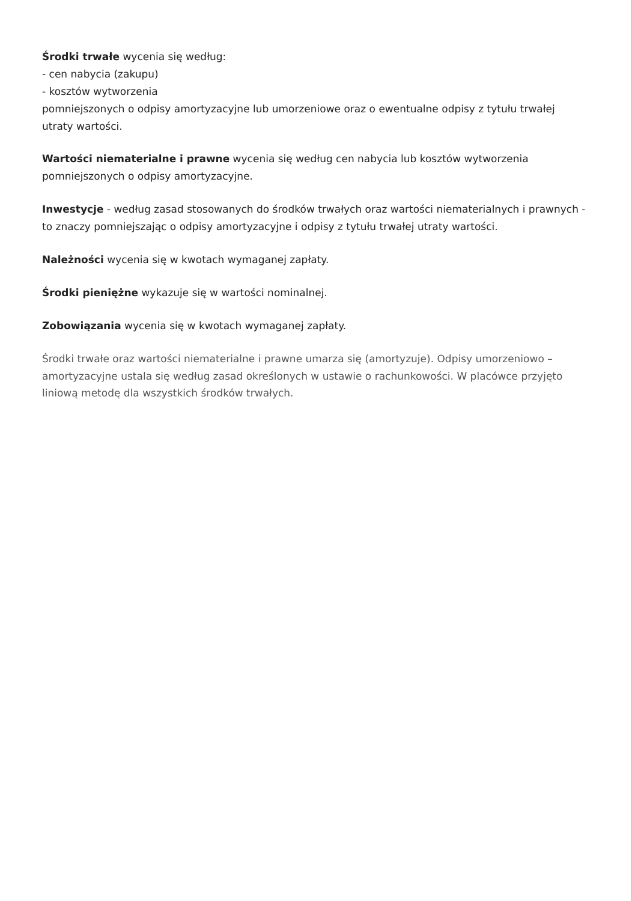Środki trwałe wycenia się według:
- cen nabycia (zakupu)
- kosztów wytworzenia
pomniejszonych o odpisy amortyzacyjne lub umorzeniowe oraz o ewentualne odpisy z tytułu trwałej utraty wartości.
Wartości niematerialne i prawne wycenia się według cen nabycia lub kosztów wytworzenia pomniejszonych o odpisy amortyzacyjne.
Inwestycje - według zasad stosowanych do środków trwałych oraz wartości niematerialnych i prawnych - to znaczy pomniejszając o odpisy amortyzacyjne i odpisy z tytułu trwałej utraty wartości.
Należności wycenia się w kwotach wymaganej zapłaty.
Środki pieniężne wykazuje się w wartości nominalnej.
Zobowiązania wycenia się w kwotach wymaganej zapłaty.
Środki trwałe oraz wartości niematerialne i prawne umarza się (amortyzuje). Odpisy umorzeniowo – amortyzacyjne ustala się według zasad określonych w ustawie o rachunkowości. W placówce przyjęto liniową metodę dla wszystkich środków trwałych.